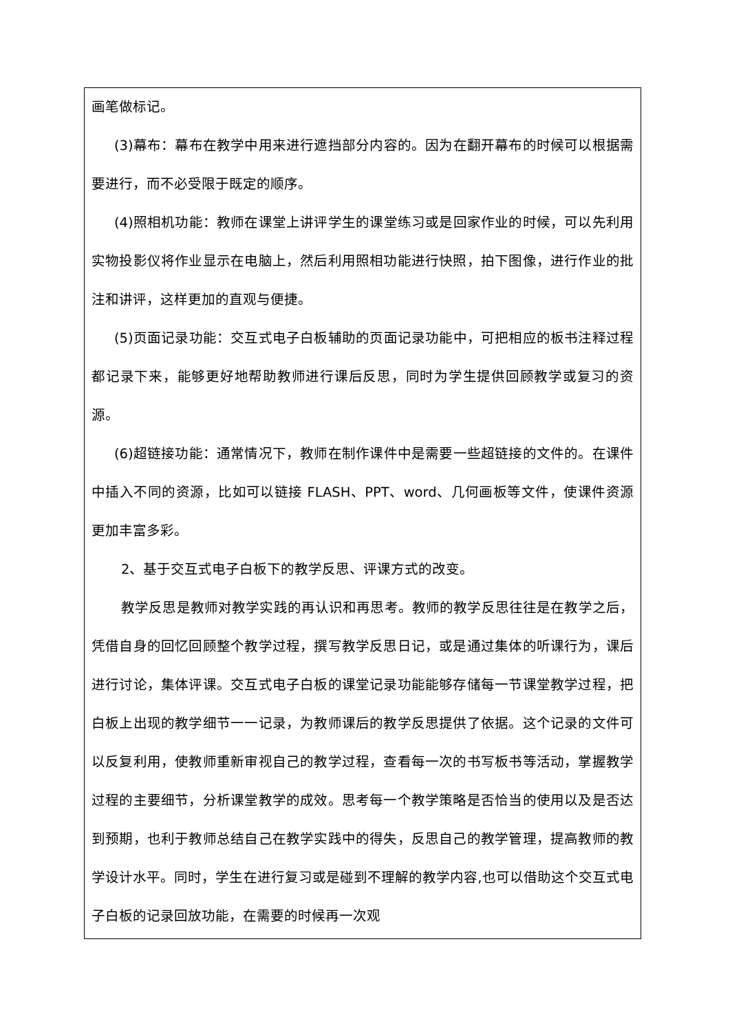画笔做标记。
(3)幕布：幕布在教学中用来进行遮挡部分内容的。因为在翻开幕布的时候可以根据需要进行，而不必受限于既定的顺序。
(4)照相机功能：教师在课堂上讲评学生的课堂练习或是回家作业的时候，可以先利用实物投影仪将作业显示在电脑上，然后利用照相功能进行快照，拍下图像，进行作业的批注和讲评，这样更加的直观与便捷。
(5)页面记录功能：交互式电子白板辅助的页面记录功能中，可把相应的板书注释过程都记录下来，能够更好地帮助教师进行课后反思，同时为学生提供回顾教学或复习的资源。
(6)超链接功能：通常情况下，教师在制作课件中是需要一些超链接的文件的。在课件中插入不同的资源，比如可以链接 FLASH、PPT、word、几何画板等文件，使课件资源更加丰富多彩。
2、基于交互式电子白板下的教学反思、评课方式的改变。
教学反思是教师对教学实践的再认识和再思考。教师的教学反思往往是在教学之后，凭借自身的回忆回顾整个教学过程，撰写教学反思日记，或是通过集体的听课行为，课后进行讨论，集体评课。交互式电子白板的课堂记录功能能够存储每一节课堂教学过程，把白板上出现的教学细节一一记录，为教师课后的教学反思提供了依据。这个记录的文件可以反复利用，使教师重新审视自己的教学过程，查看每一次的书写板书等活动，掌握教学过程的主要细节，分析课堂教学的成效。思考每一个教学策略是否恰当的使用以及是否达到预期，也利于教师总结自己在教学实践中的得失，反思自己的教学管理，提高教师的教学设计水平。同时，学生在进行复习或是碰到不理解的教学内容,也可以借助这个交互式电子白板的记录回放功能，在需要的时候再一次观